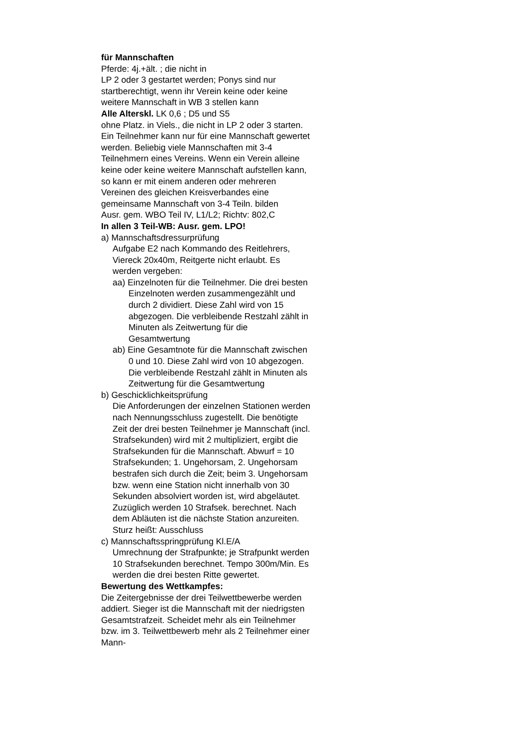für Mannschaften
Pferde: 4j.+ält. ; die nicht in
LP 2 oder 3 gestartet werden; Ponys sind nur startberechtigt, wenn ihr Verein keine oder keine weitere Mannschaft in WB 3 stellen kann
Alle Alterskl. LK 0,6 ; D5 und S5
ohne Platz. in Viels., die nicht in LP 2 oder 3 starten. Ein Teilnehmer kann nur für eine Mannschaft gewertet werden. Beliebig viele Mannschaften mit 3-4 Teilnehmern eines Vereins. Wenn ein Verein alleine keine oder keine weitere Mannschaft aufstellen kann, so kann er mit einem anderen oder mehreren Vereinen des gleichen Kreisverbandes eine gemeinsame Mannschaft von 3-4 Teiln. bilden
Ausr. gem. WBO Teil IV, L1/L2; Richtv: 802,C
In allen 3 Teil-WB: Ausr. gem. LPO!
a) Mannschaftsdressurprüfung
Aufgabe E2 nach Kommando des Reitlehrers, Viereck 20x40m, Reitgerte nicht erlaubt. Es werden vergeben:
aa) Einzelnoten für die Teilnehmer. Die drei besten Einzelnoten werden zusammengezählt und durch 2 dividiert. Diese Zahl wird von 15 abgezogen. Die verbleibende Restzahl zählt in Minuten als Zeitwertung für die Gesamtwertung
ab) Eine Gesamtnote für die Mannschaft zwischen 0 und 10. Diese Zahl wird von 10 abgezogen. Die verbleibende Restzahl zählt in Minuten als Zeitwertung für die Gesamtwertung
b) Geschicklichkeitsprüfung
Die Anforderungen der einzelnen Stationen werden nach Nennungsschluss zugestellt. Die benötigte Zeit der drei besten Teilnehmer je Mannschaft (incl. Strafsekunden) wird mit 2 multipliziert, ergibt die Strafsekunden für die Mannschaft. Abwurf = 10 Strafsekunden; 1. Ungehorsam, 2. Ungehorsam bestrafen sich durch die Zeit; beim 3. Ungehorsam bzw. wenn eine Station nicht innerhalb von 30 Sekunden absolviert worden ist, wird abgeläutet. Zuzüglich werden 10 Strafsek. berechnet. Nach dem Abläuten ist die nächste Station anzureiten. Sturz heißt: Ausschluss
c) Mannschaftsspringprüfung Kl.E/A
Umrechnung der Strafpunkte; je Strafpunkt werden 10 Strafsekunden berechnet. Tempo 300m/Min. Es werden die drei besten Ritte gewertet.
Bewertung des Wettkampfes:
Die Zeitergebnisse der drei Teilwettbewerbe werden addiert. Sieger ist die Mannschaft mit der niedrigsten Gesamtstrafzeit. Scheidet mehr als ein Teilnehmer bzw. im 3. Teilwettbewerb mehr als 2 Teilnehmer einer Mann-